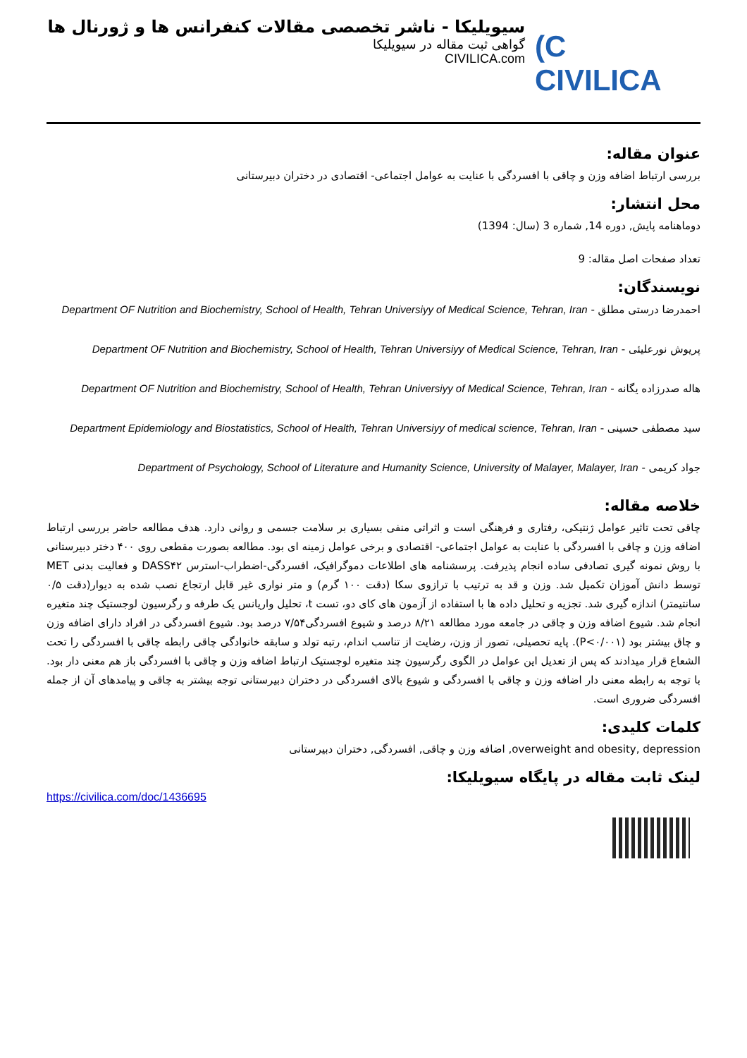(C CIVILICA
سیویلیکا - ناشر تخصصی مقالات کنفرانس ها و ژورنال ها
گواهی ثبت مقاله در سیویلیکا
CIVILICA.com
عنوان مقاله:
بررسی ارتباط اضافه وزن و چاقی با افسردگی با عنایت به عوامل اجتماعی- اقتصادی در دختران دبیرستانی
محل انتشار:
دوماهنامه پایش, دوره 14, شماره 3 (سال: 1394)
تعداد صفحات اصل مقاله: 9
نویسندگان:
احمدرضا درستی مطلق - Department OF Nutrition and Biochemistry, School of Health, Tehran Universiyy of Medical Science, Tehran, Iran
پریوش نورعلیئی - Department OF Nutrition and Biochemistry, School of Health, Tehran Universiyy of Medical Science, Tehran, Iran
هاله صدرزاده یگانه - Department OF Nutrition and Biochemistry, School of Health, Tehran Universiyy of Medical Science, Tehran, Iran
سید مصطفی حسینی - Department Epidemiology and Biostatistics, School of Health, Tehran Universiyy of medical science, Tehran, Iran
جواد کریمی - Department of Psychology, School of Literature and Humanity Science, University of Malayer, Malayer, Iran
خلاصه مقاله:
چاقی تحت تاثیر عوامل ژنتیکی، رفتاری و فرهنگی است و اثراتی منفی بسیاری بر سلامت جسمی و روانی دارد. هدف مطالعه حاضر بررسی ارتباط اضافه وزن و چاقی با افسردگی با عنایت به عوامل اجتماعی- اقتصادی و برخی عوامل زمینه ای بود. مطالعه بصورت مقطعی روی ۴۰۰ دختر دبیرستانی با روش نمونه گیری تصادفی ساده انجام پذیرفت. پرسشنامه های اطلاعات دموگرافیک، افسردگی-اضطراب-استرس DASS۴۲ و فعالیت بدنی MET توسط دانش آموزان تکمیل شد. وزن و قد به ترتیب با ترازوی سکا (دقت ۱۰۰ گرم) و متر نواری غیر قابل ارتجاع نصب شده به دیوار(دقت ۰/۵ سانتیمتر) اندازه گیری شد. تجزیه و تحلیل داده ها با استفاده از آزمون های کای دو، تست t، تحلیل واریانس یک طرفه و رگرسیون لوجستیک چند متغیره انجام شد. شیوع اضافه وزن و چاقی در جامعه مورد مطالعه ۸/۲۱ درصد و شیوع افسردگی۷/۵۴ درصد بود. شیوع افسردگی در افراد دارای اضافه وزن و چاق بیشتر بود (P<۰/۰۰۱). پایه تحصیلی، تصور از وزن، رضایت از تناسب اندام، رتبه تولد و سابقه خانوادگی چاقی رابطه چاقی با افسردگی را تحت الشعاع قرار میدادند که پس از تعدیل این عوامل در الگوی رگرسیون چند متغیره لوجستیک ارتباط اضافه وزن و چاقی با افسردگی باز هم معنی دار بود. با توجه به رابطه معنی دار اضافه وزن و چاقی با افسردگی و شیوع بالای افسردگی در دختران دبیرستانی توجه بیشتر به چاقی و پیامدهای آن از جمله افسردگی ضروری است.
کلمات کلیدی:
overweight and obesity, depression, اضافه وزن و چاقی, افسردگی, دختران دبیرستانی
لینک ثابت مقاله در پایگاه سیویلیکا:
https://civilica.com/doc/1436695